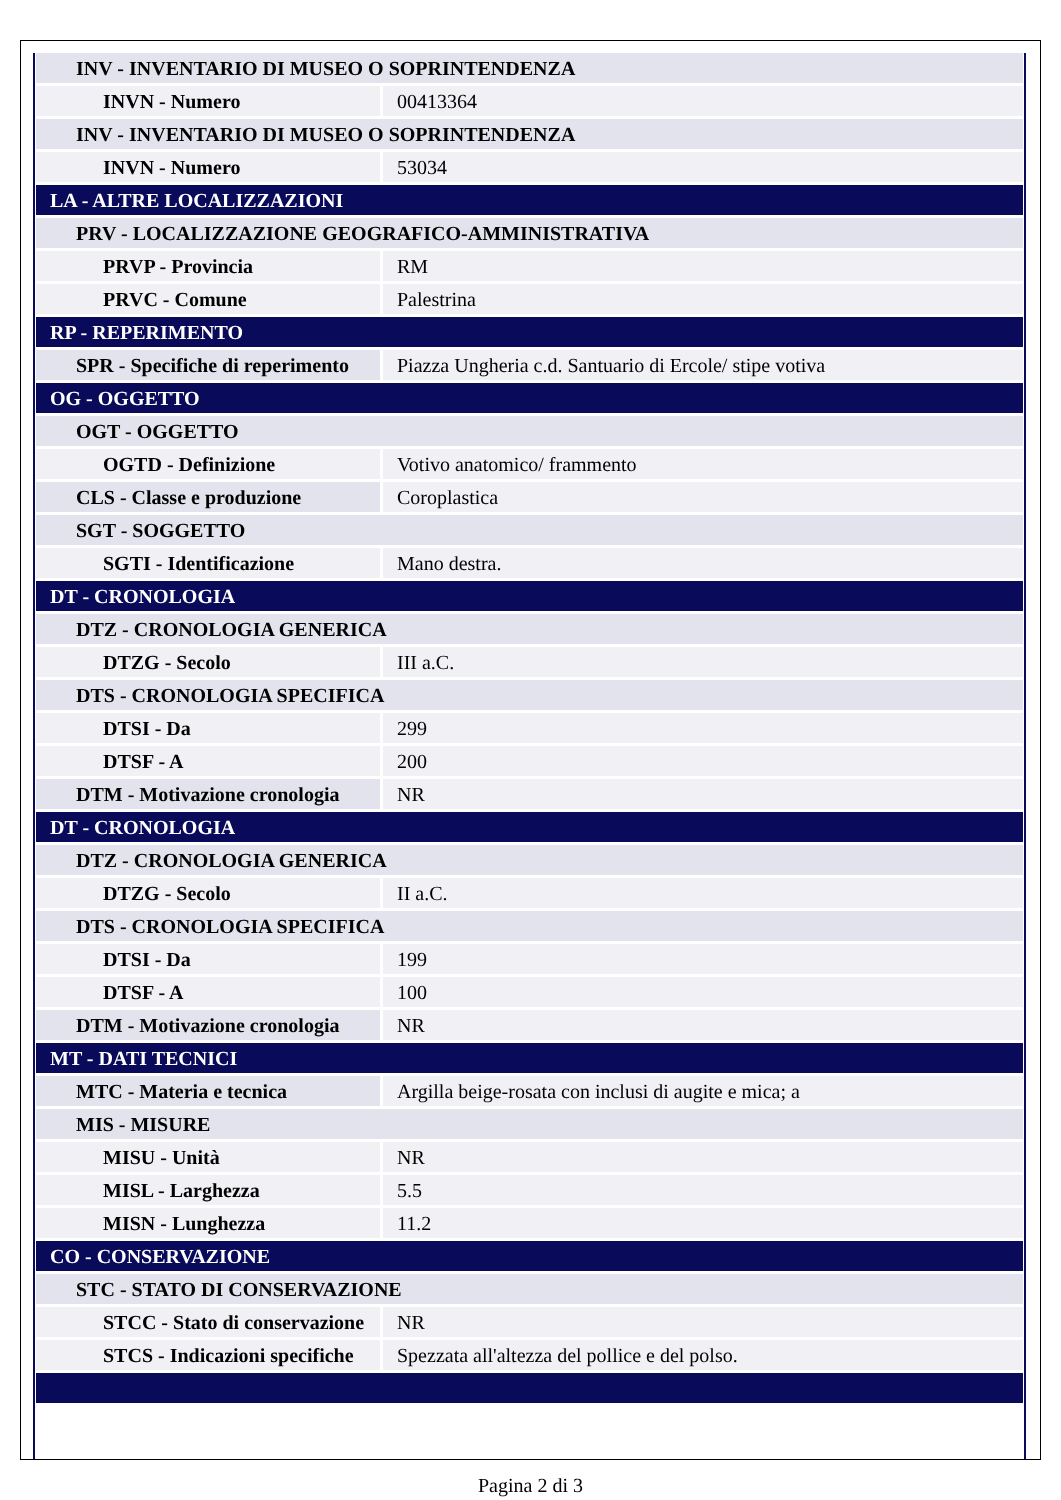| INV - INVENTARIO DI MUSEO O SOPRINTENDENZA | |
| INVN - Numero | 00413364 |
| INV - INVENTARIO DI MUSEO O SOPRINTENDENZA | |
| INVN - Numero | 53034 |
| LA - ALTRE LOCALIZZAZIONI | |
| PRV - LOCALIZZAZIONE GEOGRAFICO-AMMINISTRATIVA | |
| PRVP - Provincia | RM |
| PRVC - Comune | Palestrina |
| RP - REPERIMENTO | |
| SPR - Specifiche di reperimento | Piazza Ungheria c.d. Santuario di Ercole/ stipe votiva |
| OG - OGGETTO | |
| OGT - OGGETTO | |
| OGTD - Definizione | Votivo anatomico/ frammento |
| CLS - Classe e produzione | Coroplastica |
| SGT - SOGGETTO | |
| SGTI - Identificazione | Mano destra. |
| DT - CRONOLOGIA | |
| DTZ - CRONOLOGIA GENERICA | |
| DTZG - Secolo | III a.C. |
| DTS - CRONOLOGIA SPECIFICA | |
| DTSI - Da | 299 |
| DTSF - A | 200 |
| DTM - Motivazione cronologia | NR |
| DT - CRONOLOGIA | |
| DTZ - CRONOLOGIA GENERICA | |
| DTZG - Secolo | II a.C. |
| DTS - CRONOLOGIA SPECIFICA | |
| DTSI - Da | 199 |
| DTSF - A | 100 |
| DTM - Motivazione cronologia | NR |
| MT - DATI TECNICI | |
| MTC - Materia e tecnica | Argilla beige-rosata con inclusi di augite e mica; a |
| MIS - MISURE | |
| MISU - Unità | NR |
| MISL - Larghezza | 5.5 |
| MISN - Lunghezza | 11.2 |
| CO - CONSERVAZIONE | |
| STC - STATO DI CONSERVAZIONE | |
| STCC - Stato di conservazione | NR |
| STCS - Indicazioni specifiche | Spezzata all'altezza del pollice e del polso. |
Pagina 2 di 3